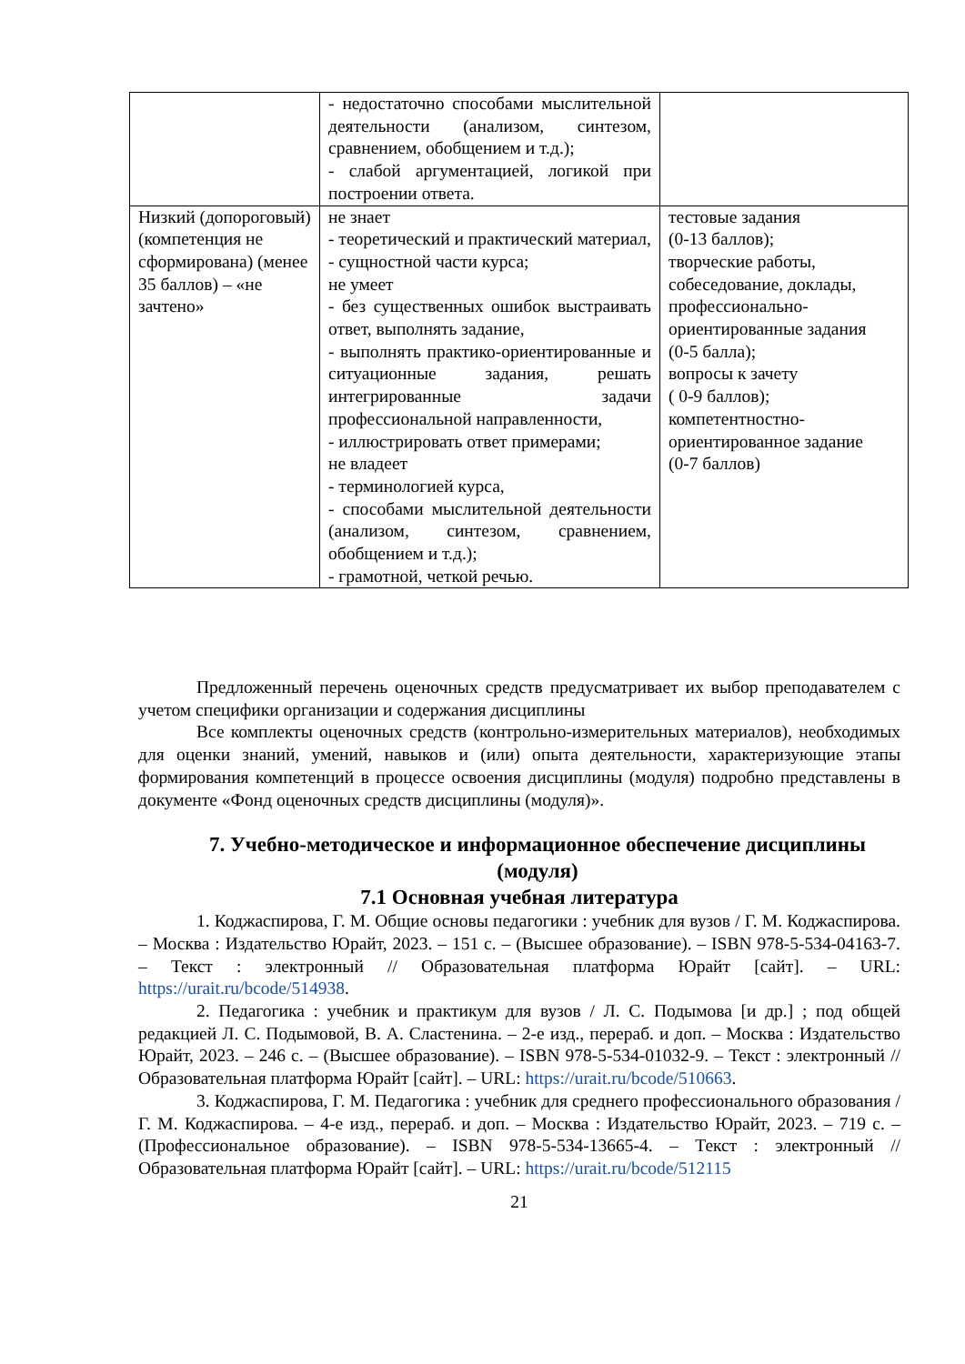| | - недостаточно способами мыслительной деятельности (анализом, синтезом, сравнением, обобщением и т.д.); - слабой аргументацией, логикой при построении ответа. | |
| Низкий (допороговый) (компетенция не сформирована) (менее 35 баллов) – «не зачтено» | не знает - теоретический и практический материал, - сущностной части курса; не умеет - без существенных ошибок выстраивать ответ, выполнять задание, - выполнять практико-ориентированные и ситуационные задания, решать интегрированные задачи профессиональной направленности, - иллюстрировать ответ примерами; не владеет - терминологией курса, - способами мыслительной деятельности (анализом, синтезом, сравнением, обобщением и т.д.); - грамотной, четкой речью. | тестовые задания (0-13 баллов); творческие работы, собеседование, доклады, профессионально-ориентированные задания (0-5 балла); вопросы к зачету ( 0-9 баллов); компетентностно-ориентированное задание (0-7 баллов) |
Предложенный перечень оценочных средств предусматривает их выбор преподавателем с учетом специфики организации и содержания дисциплины
Все комплекты оценочных средств (контрольно-измерительных материалов), необходимых для оценки знаний, умений, навыков и (или) опыта деятельности, характеризующие этапы формирования компетенций в процессе освоения дисциплины (модуля) подробно представлены в документе «Фонд оценочных средств дисциплины (модуля)».
7. Учебно-методическое и информационное обеспечение дисциплины (модуля)
7.1 Основная учебная литература
1. Коджаспирова, Г. М. Общие основы педагогики : учебник для вузов / Г. М. Коджаспирова. – Москва : Издательство Юрайт, 2023. – 151 с. – (Высшее образование). – ISBN 978-5-534-04163-7. – Текст : электронный // Образовательная платформа Юрайт [сайт]. – URL: https://urait.ru/bcode/514938.
2. Педагогика : учебник и практикум для вузов / Л. С. Подымова [и др.] ; под общей редакцией Л. С. Подымовой, В. А. Сластенина. – 2-е изд., перераб. и доп. – Москва : Издательство Юрайт, 2023. – 246 с. – (Высшее образование). – ISBN 978-5-534-01032-9. – Текст : электронный // Образовательная платформа Юрайт [сайт]. – URL: https://urait.ru/bcode/510663.
3. Коджаспирова, Г. М. Педагогика : учебник для среднего профессионального образования / Г. М. Коджаспирова. – 4-е изд., перераб. и доп. – Москва : Издательство Юрайт, 2023. – 719 с. – (Профессиональное образование). – ISBN 978-5-534-13665-4. – Текст : электронный // Образовательная платформа Юрайт [сайт]. – URL: https://urait.ru/bcode/512115
21